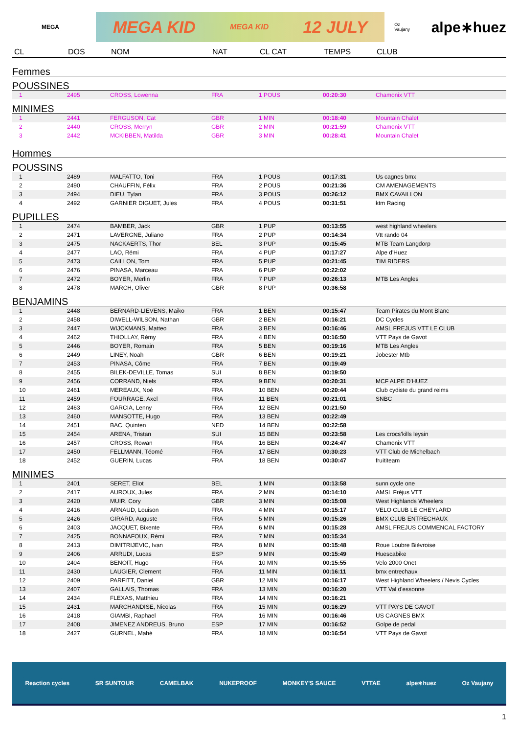MEGA
MEGA KID MEGA KID 12 JULY
Oz Vaujany alpe∗huez
| CL | DOS | NOM | NAT | CL CAT | TEMPS | CLUB |
| --- | --- | --- | --- | --- | --- | --- |
| Femmes | | | | | | |
| POUSSINES | | | | | | |
| 1 | 2495 | CROSS, Lowenna | FRA | 1 POUS | 00:20:30 | Chamonix VTT |
| MINIMES | | | | | | |
| 1 | 2441 | FERGUSON, Cat | GBR | 1 MIN | 00:18:40 | Mountain Chalet |
| 2 | 2440 | CROSS, Merryn | GBR | 2 MIN | 00:21:59 | Chamonix VTT |
| 3 | 2442 | MCKIBBEN, Matilda | GBR | 3 MIN | 00:28:41 | Mountain Chalet |
| Hommes | | | | | | |
| POUSSINS | | | | | | |
| 1 | 2489 | MALFATTO, Toni | FRA | 1 POUS | 00:17:31 | Us cagnes bmx |
| 2 | 2490 | CHAUFFIN, Félix | FRA | 2 POUS | 00:21:36 | CM AMENAGEMENTS |
| 3 | 2494 | DIEU, Tylan | FRA | 3 POUS | 00:26:12 | BMX CAVAILLON |
| 4 | 2492 | GARNIER DIGUET, Jules | FRA | 4 POUS | 00:31:51 | ktm Racing |
| PUPILLES | | | | | | |
| 1 | 2474 | BAMBER, Jack | GBR | 1 PUP | 00:13:55 | west highland wheelers |
| 2 | 2471 | LAVERGNE, Juliano | FRA | 2 PUP | 00:14:34 | Vtt rando 04 |
| 3 | 2475 | NACKAERTS, Thor | BEL | 3 PUP | 00:15:45 | MTB Team Langdorp |
| 4 | 2477 | LAO, Rémi | FRA | 4 PUP | 00:17:27 | Alpe d'Huez |
| 5 | 2473 | CAILLON, Tom | FRA | 5 PUP | 00:21:45 | TIM RIDERS |
| 6 | 2476 | PINASA, Marceau | FRA | 6 PUP | 00:22:02 | |
| 7 | 2472 | BOYER, Merlin | FRA | 7 PUP | 00:26:13 | MTB Les Angles |
| 8 | 2478 | MARCH, Oliver | GBR | 8 PUP | 00:36:58 | |
| BENJAMINS | | | | | | |
| 1 | 2448 | BERNARD-LIEVENS, Maiko | FRA | 1 BEN | 00:15:47 | Team Pirates du Mont Blanc |
| 2 | 2458 | DIWELL-WILSON, Nathan | GBR | 2 BEN | 00:16:21 | DC Cycles |
| 3 | 2447 | WIJCKMANS, Matteo | FRA | 3 BEN | 00:16:46 | AMSL FREJUS VTT LE CLUB |
| 4 | 2462 | THIOLLAY, Rémy | FRA | 4 BEN | 00:16:50 | VTT Pays de Gavot |
| 5 | 2446 | BOYER, Romain | FRA | 5 BEN | 00:19:16 | MTB Les Angles |
| 6 | 2449 | LINEY, Noah | GBR | 6 BEN | 00:19:21 | Jobester Mtb |
| 7 | 2453 | PINASA, Côme | FRA | 7 BEN | 00:19:49 | |
| 8 | 2455 | BILEK-DEVILLE, Tomas | SUI | 8 BEN | 00:19:50 | |
| 9 | 2456 | CORRAND, Niels | FRA | 9 BEN | 00:20:31 | MCF ALPE D'HUEZ |
| 10 | 2461 | MEREAUX, Noé | FRA | 10 BEN | 00:20:44 | Club cydiste du grand reims |
| 11 | 2459 | FOURRAGE, Axel | FRA | 11 BEN | 00:21:01 | SNBC |
| 12 | 2463 | GARCIA, Lenny | FRA | 12 BEN | 00:21:50 | |
| 13 | 2460 | MANSOTTE, Hugo | FRA | 13 BEN | 00:22:49 | |
| 14 | 2451 | BAC, Quinten | NED | 14 BEN | 00:22:58 | |
| 15 | 2454 | ARENA, Tristan | SUI | 15 BEN | 00:23:58 | Les crocs'kills leysin |
| 16 | 2457 | CROSS, Rowan | FRA | 16 BEN | 00:24:47 | Chamonix VTT |
| 17 | 2450 | FELLMANN, Téomé | FRA | 17 BEN | 00:30:23 | VTT Club de Michelbach |
| 18 | 2452 | GUERIN, Lucas | FRA | 18 BEN | 00:30:47 | fruititeam |
| MINIMES | | | | | | |
| 1 | 2401 | SERET, Eliot | BEL | 1 MIN | 00:13:58 | sunn cycle one |
| 2 | 2417 | AUROUX, Jules | FRA | 2 MIN | 00:14:10 | AMSL Fréjus VTT |
| 3 | 2420 | MUIR, Cory | GBR | 3 MIN | 00:15:08 | West Highlands Wheelers |
| 4 | 2416 | ARNAUD, Louison | FRA | 4 MIN | 00:15:17 | VELO CLUB LE CHEYLARD |
| 5 | 2426 | GIRARD, Auguste | FRA | 5 MIN | 00:15:26 | BMX CLUB ENTRECHAUX |
| 6 | 2403 | JACQUET, Bixente | FRA | 6 MIN | 00:15:28 | AMSL FREJUS COMMENCAL FACTORY |
| 7 | 2425 | BONNAFOUX, Rémi | FRA | 7 MIN | 00:15:34 | |
| 8 | 2413 | DIMITRIJEVIC, Ivan | FRA | 8 MIN | 00:15:48 | Roue Loubre Bièvroise |
| 9 | 2406 | ARRUDI, Lucas | ESP | 9 MIN | 00:15:49 | Huescabike |
| 10 | 2404 | BENOIT, Hugo | FRA | 10 MIN | 00:15:55 | Velo 2000 Onet |
| 11 | 2430 | LAUGIER, Clement | FRA | 11 MIN | 00:16:11 | bmx entrechaux |
| 12 | 2409 | PARFITT, Daniel | GBR | 12 MIN | 00:16:17 | West Highland Wheelers / Nevis Cycles |
| 13 | 2407 | GALLAIS, Thomas | FRA | 13 MIN | 00:16:20 | VTT Val d'essonne |
| 14 | 2434 | FLEXAS, Matthieu | FRA | 14 MIN | 00:16:21 | |
| 15 | 2431 | MARCHANDISE, Nicolas | FRA | 15 MIN | 00:16:29 | VTT PAYS DE GAVOT |
| 16 | 2418 | GIAMBI, Raphael | FRA | 16 MIN | 00:16:46 | US CAGNES BMX |
| 17 | 2408 | JIMENEZ ANDREUS, Bruno | ESP | 17 MIN | 00:16:52 | Golpe de pedal |
| 18 | 2427 | GURNEL, Mahé | FRA | 18 MIN | 00:16:54 | VTT Pays de Gavot |
Reaction cycles SR SUNTOUR CAMELBAK NUKEPROOF MONKEY'S SAUCE VTTAE alpe∗huez Oz Vaujany
1